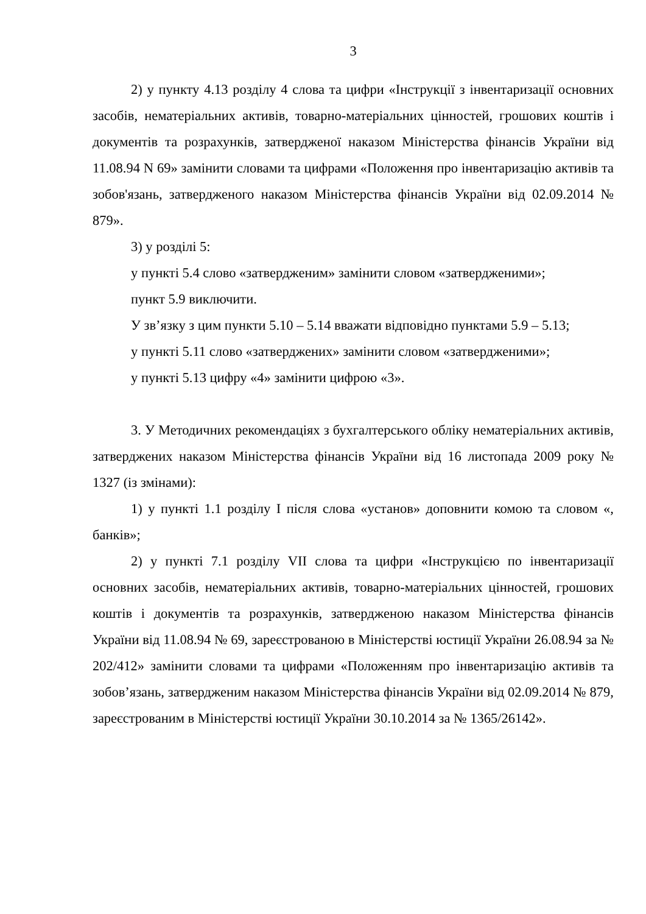3
2) у пункту 4.13 розділу 4 слова та цифри «Інструкції з інвентаризації основних засобів, нематеріальних активів, товарно-матеріальних цінностей, грошових коштів і документів та розрахунків, затвердженої наказом Міністерства фінансів України від 11.08.94 N 69» замінити словами та цифрами «Положення про інвентаризацію активів та зобов'язань, затвердженого наказом Міністерства фінансів України від 02.09.2014 № 879».
3) у розділі 5:
у пункті 5.4 слово «затвердженим» замінити словом «затвердженими»;
пункт 5.9 виключити.
У зв’язку з цим пункти 5.10 – 5.14 вважати відповідно пунктами 5.9 – 5.13;
у пункті 5.11 слово «затверджених» замінити словом «затвердженими»;
у пункті 5.13 цифру «4» замінити цифрою «3».
3. У Методичних рекомендаціях з бухгалтерського обліку нематеріальних активів, затверджених наказом Міністерства фінансів України від 16 листопада 2009 року № 1327 (із змінами):
1) у пункті 1.1 розділу І після слова «установ» доповнити комою та словом «, банків»;
2) у пункті 7.1 розділу VII слова та цифри «Інструкцією по інвентаризації основних засобів, нематеріальних активів, товарно-матеріальних цінностей, грошових коштів і документів та розрахунків, затвердженою наказом Міністерства фінансів України від 11.08.94 № 69, зареєстрованою в Міністерстві юстиції України 26.08.94 за № 202/412» замінити словами та цифрами «Положенням про інвентаризацію активів та зобов’язань, затвердженим наказом Міністерства фінансів України від 02.09.2014 № 879, зареєстрованим в Міністерстві юстиції України 30.10.2014 за № 1365/26142».